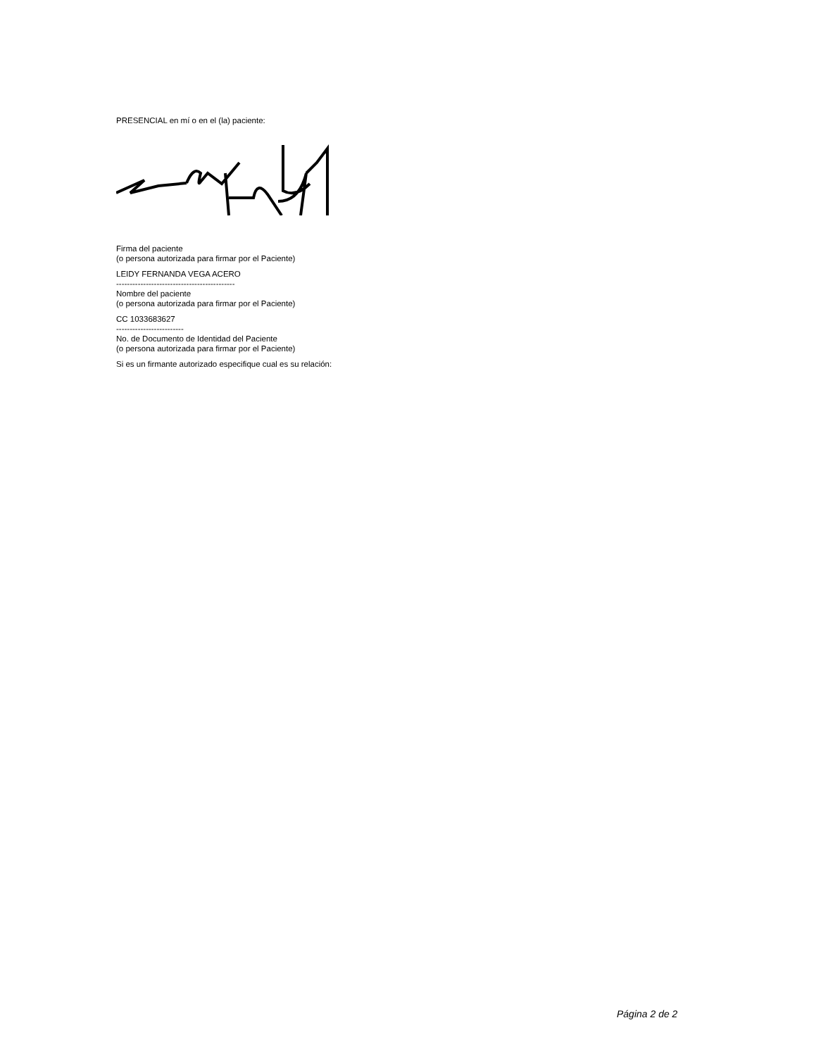PRESENCIAL en mí o en el (la) paciente:
Firma del paciente
(o persona autorizada para firmar por el Paciente)
LEIDY FERNANDA VEGA ACERO
--------------------------------------------
Nombre del paciente
(o persona autorizada para firmar por el Paciente)
CC 1033683627
-------------------------
No. de Documento de Identidad del Paciente
(o persona autorizada para firmar por el Paciente)
Si es un firmante autorizado especifique cual es su relación:
Página 2 de 2